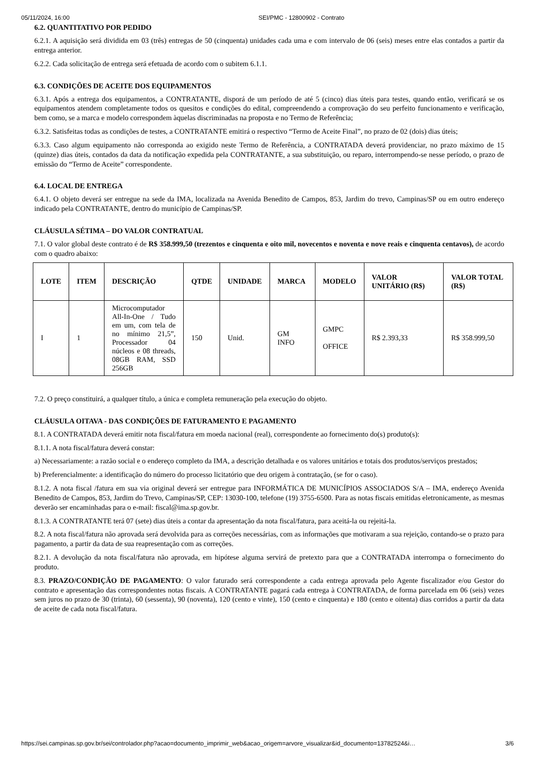05/11/2024, 16:00 SEI/PMC - 12800902 - Contrato
6.2. QUANTITATIVO POR PEDIDO
6.2.1. A aquisição será dividida em 03 (três) entregas de 50 (cinquenta) unidades cada uma e com intervalo de 06 (seis) meses entre elas contados a partir da entrega anterior.
6.2.2. Cada solicitação de entrega será efetuada de acordo com o subitem 6.1.1.
6.3. CONDIÇÕES DE ACEITE DOS EQUIPAMENTOS
6.3.1. Após a entrega dos equipamentos, a CONTRATANTE, disporá de um período de até 5 (cinco) dias úteis para testes, quando então, verificará se os equipamentos atendem completamente todos os quesitos e condições do edital, compreendendo a comprovação do seu perfeito funcionamento e verificação, bem como, se a marca e modelo correspondem àquelas discriminadas na proposta e no Termo de Referência;
6.3.2. Satisfeitas todas as condições de testes, a CONTRATANTE emitirá o respectivo “Termo de Aceite Final”, no prazo de 02 (dois) dias úteis;
6.3.3. Caso algum equipamento não corresponda ao exigido neste Termo de Referência, a CONTRATADA deverá providenciar, no prazo máximo de 15 (quinze) dias úteis, contados da data da notificação expedida pela CONTRATANTE, a sua substituição, ou reparo, interrompendo-se nesse período, o prazo de emissão do “Termo de Aceite” correspondente.
6.4. LOCAL DE ENTREGA
6.4.1. O objeto deverá ser entregue na sede da IMA, localizada na Avenida Benedito de Campos, 853, Jardim do trevo, Campinas/SP ou em outro endereço indicado pela CONTRATANTE, dentro do município de Campinas/SP.
CLÁUSULA SÉTIMA – DO VALOR CONTRATUAL
7.1. O valor global deste contrato é de R$ 358.999,50 (trezentos e cinquenta e oito mil, novecentos e noventa e nove reais e cinquenta centavos), de acordo com o quadro abaixo:
| LOTE | ITEM | DESCRIÇÃO | QTDE | UNIDADE | MARCA | MODELO | VALOR UNITÁRIO (R$) | VALOR TOTAL (R$) |
| --- | --- | --- | --- | --- | --- | --- | --- | --- |
| I | 1 | Microcomputador All-In-One / Tudo em um, com tela de no mínimo 21,5”, Processador 04 núcleos e 08 threads, 08GB RAM, SSD 256GB | 150 | Unid. | GM INFO | GMPC OFFICE | R$ 2.393,33 | R$ 358.999,50 |
7.2. O preço constituirá, a qualquer título, a única e completa remuneração pela execução do objeto.
CLÁUSULA OITAVA - DAS CONDIÇÕES DE FATURAMENTO E PAGAMENTO
8.1. A CONTRATADA deverá emitir nota fiscal/fatura em moeda nacional (real), correspondente ao fornecimento do(s) produto(s):
8.1.1. A nota fiscal/fatura deverá constar:
a) Necessariamente: a razão social e o endereço completo da IMA, a descrição detalhada e os valores unitários e totais dos produtos/serviços prestados;
b) Preferencialmente: a identificação do número do processo licitatório que deu origem à contratação, (se for o caso).
8.1.2. A nota fiscal /fatura em sua via original deverá ser entregue para INFORMÁTICA DE MUNICÍPIOS ASSOCIADOS S/A – IMA, endereço Avenida Benedito de Campos, 853, Jardim do Trevo, Campinas/SP, CEP: 13030-100, telefone (19) 3755-6500. Para as notas fiscais emitidas eletronicamente, as mesmas deverão ser encaminhadas para o e-mail: fiscal@ima.sp.gov.br.
8.1.3. A CONTRATANTE terá 07 (sete) dias úteis a contar da apresentação da nota fiscal/fatura, para aceitá-la ou rejeitá-la.
8.2. A nota fiscal/fatura não aprovada será devolvida para as correções necessárias, com as informações que motivaram a sua rejeição, contando-se o prazo para pagamento, a partir da data de sua reapresentação com as correções.
8.2.1. A devolução da nota fiscal/fatura não aprovada, em hipótese alguma servirá de pretexto para que a CONTRATADA interrompa o fornecimento do produto.
8.3. PRAZO/CONDIÇÃO DE PAGAMENTO: O valor faturado será correspondente a cada entrega aprovada pelo Agente fiscalizador e/ou Gestor do contrato e apresentação das correspondentes notas fiscais. A CONTRATANTE pagará cada entrega à CONTRATADA, de forma parcelada em 06 (seis) vezes sem juros no prazo de 30 (trinta), 60 (sessenta), 90 (noventa), 120 (cento e vinte), 150 (cento e cinquenta) e 180 (cento e oitenta) dias corridos a partir da data de aceite de cada nota fiscal/fatura.
https://sei.campinas.sp.gov.br/sei/controlador.php?acao=documento_imprimir_web&acao_origem=arvore_visualizar&id_documento=13782524&i… 3/6